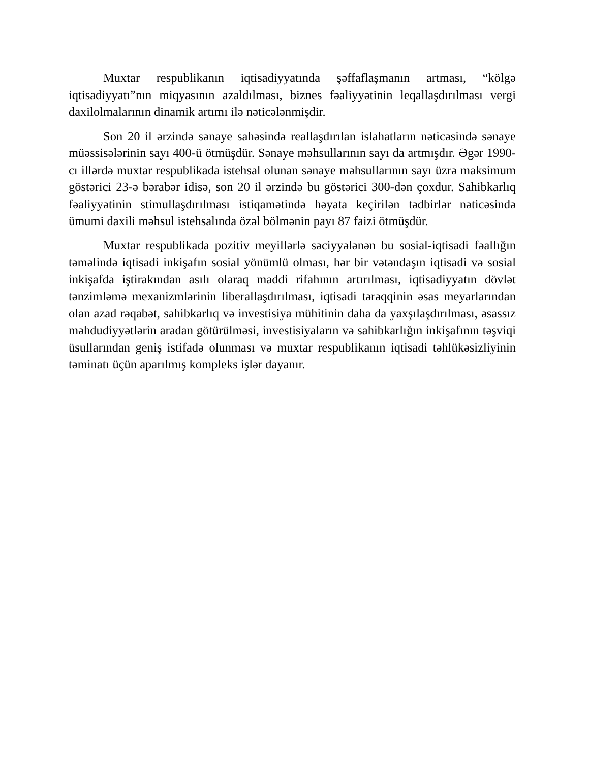Muxtar respublikanın iqtisadiyyatında şəffaflaşmanın artması, “kölgə iqtisadiyyatı”nın miqyasının azaldılması, biznes fəaliyyətinin leqallaşdırılması vergi daxilolmalarının dinamik artımı ilə nəticələnmişdir.
Son 20 il ərzində sənaye sahəsində reallaşdırılan islahatların nəticəsində sənaye müəssisələrinin sayı 400-ü ötmüşdür. Sənaye məhsullarının sayı da artmışdır. Əgər 1990-cı illərdə muxtar respublikada istehsal olunan sənaye məhsullarının sayı üzrə maksimum göstərici 23-ə bərabər idisə, son 20 il ərzində bu göstərici 300-dən çoxdur. Sahibkarlıq fəaliyyətinin stimullaşdırılması istiqamətində həyata keçirilən tədbirlər nəticəsində ümumi daxili məhsul istehsalında özəl bölmənin payı 87 faizi ötmüşdür.
Muxtar respublikada pozitiv meyillərlə səciyyələnən bu sosial-iqtisadi fəallığın təməlində iqtisadi inkişafın sosial yönümlü olması, hər bir vətəndaşın iqtisadi və sosial inkişafda iştirakından asılı olaraq maddi rifahının artırılması, iqtisadiyyatın dövlət tənzimləmə mexanizmlərinin liberallaşdırılması, iqtisadi tərəqqinin əsas meyarlarından olan azad rəqabət, sahibkarlıq və investisiya mühitinin daha da yaxşılaşdırılması, əsassız məhdudiyyətlərin aradan götürülməsi, investisiyaların və sahibkarlığın inkişafının təşviqi üsullarından geniş istifadə olunması və muxtar respublikanın iqtisadi təhlükəsizliyinin təminatı üçün aparılmış kompleks işlər dayanır.